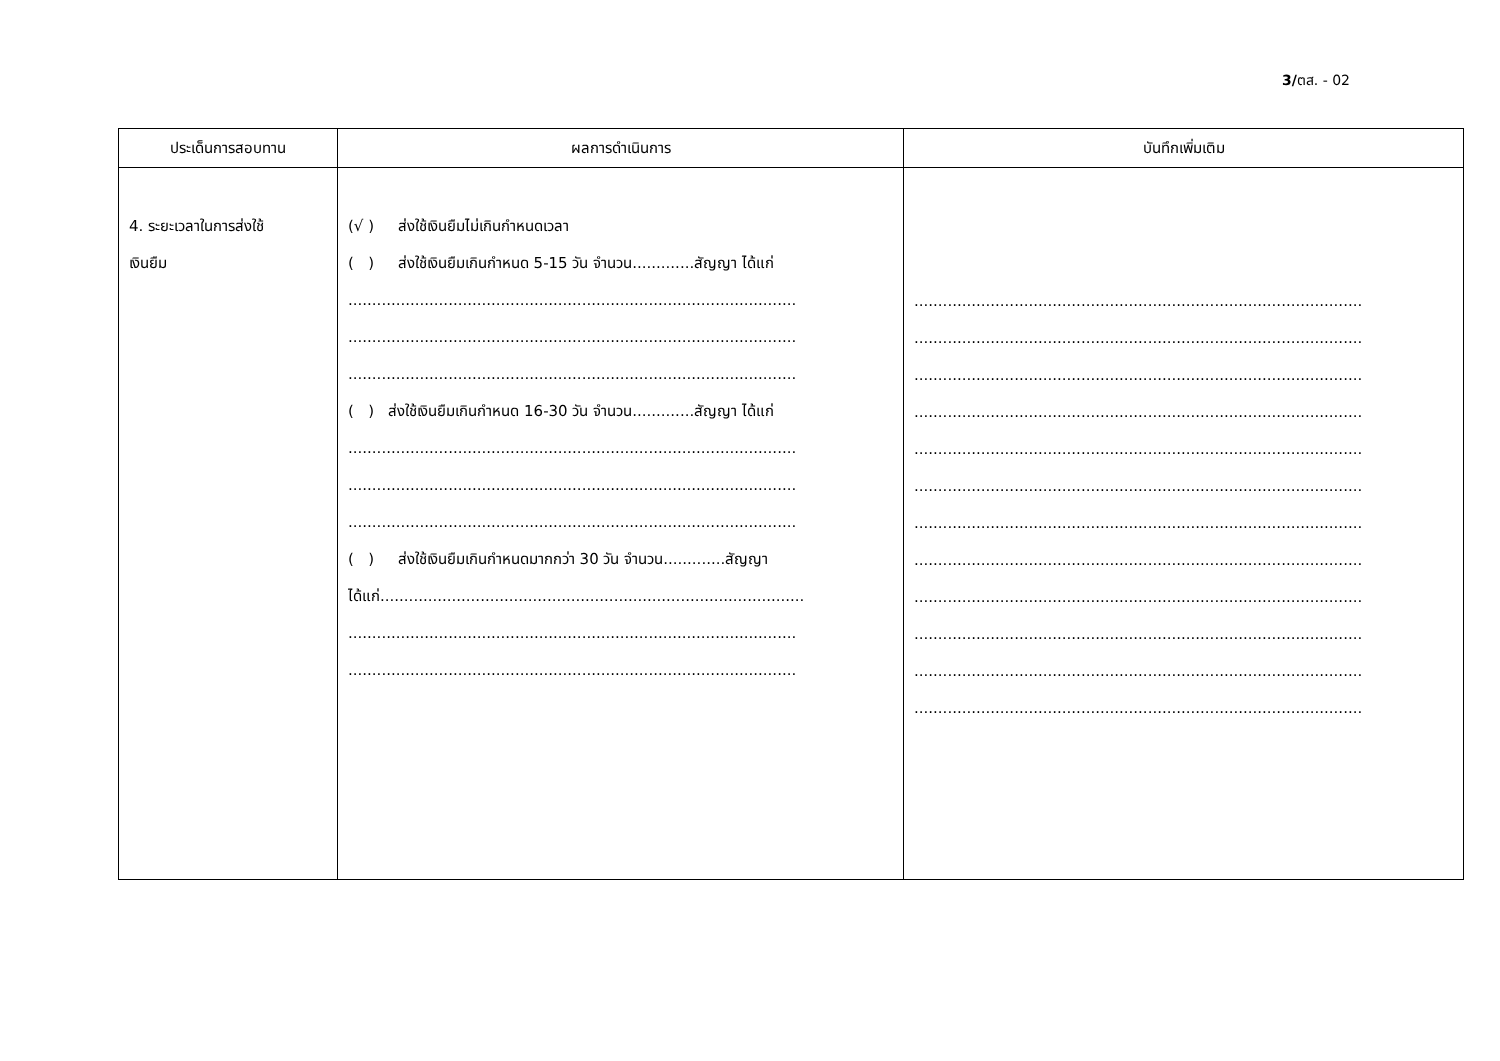3/ตส. - 02
| ประเด็นการสอบทาน | ผลการดำเนินการ | บันทึกเพิ่มเติม |
| --- | --- | --- |
| 4. ระยะเวลาในการส่งใช้ เงินยืม | (√ ) ส่งใช้เงินยืมไม่เกินกำหนดเวลา ( ) ส่งใช้เงินยืมเกินกำหนด 5-15 วัน จำนวน.............สัญญา ได้แก่ .............................................................................................. .............................................................................................. .............................................................................................. ( ) ส่งใช้เงินยืมเกินกำหนด 16-30 วัน จำนวน.............สัญญา ได้แก่ .............................................................................................. .............................................................................................. .............................................................................................. ( ) ส่งใช้เงินยืมเกินกำหนดมากกว่า 30 วัน จำนวน.............สัญญา ได้แก่......................................................................................... .............................................................................................. .............................................................................................. | .............................................................................................. .............................................................................................. .............................................................................................. .............................................................................................. .............................................................................................. .............................................................................................. .............................................................................................. .............................................................................................. .............................................................................................. .............................................................................................. .............................................................................................. .............................................................................................. |